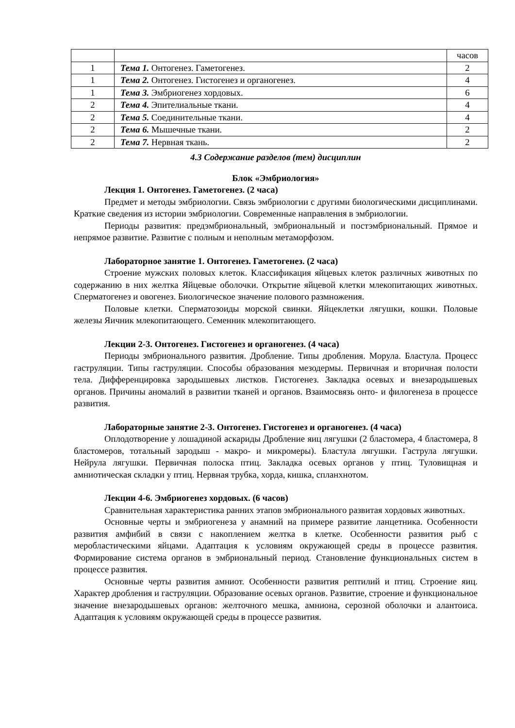| | | часов |
| 1 | Тема 1. Онтогенез. Гаметогенез. | 2 |
| 1 | Тема 2. Онтогенез. Гистогенез и органогенез. | 4 |
| 1 | Тема 3. Эмбриогенез хордовых. | 6 |
| 2 | Тема 4. Эпителиальные ткани. | 4 |
| 2 | Тема 5. Соединительные ткани. | 4 |
| 2 | Тема 6. Мышечные ткани. | 2 |
| 2 | Тема 7. Нервная ткань. | 2 |
4.3 Содержание разделов (тем) дисциплин
Блок «Эмбриология»
Лекция 1. Онтогенез. Гаметогенез. (2 часа)
Предмет и методы эмбриологии. Связь эмбриологии с другими биологическими дисциплинами. Краткие сведения из истории эмбриологии. Современные направления в эмбриологии.
Периоды развития: предэмбриональный, эмбриональный и постэмбриональный. Прямое и непрямое развитие. Развитие с полным и неполным метаморфозом.
Лабораторное занятие 1. Онтогенез. Гаметогенез. (2 часа)
Строение мужских половых клеток. Классификация яйцевых клеток различных животных по содержанию в них желтка Яйцевые оболочки. Открытие яйцевой клетки млекопитающих животных. Сперматогенез и овогенез. Биологическое значение полового размножения.
Половые клетки. Сперматозоиды морской свинки. Яйцеклетки лягушки, кошки. Половые железы Яичник млекопитающего. Семенник млекопитающего.
Лекции 2-3. Онтогенез. Гистогенез и органогенез. (4 часа)
Периоды эмбрионального развития. Дробление. Типы дробления. Морула. Бластула. Процесс гаструляции. Типы гаструляции. Способы образования мезодермы. Первичная и вторичная полости тела. Дифференцировка зародышевых листков. Гистогенез. Закладка осевых и внезародышевых органов. Причины аномалий в развитии тканей и органов. Взаимосвязь онто- и филогенеза в процессе развития.
Лабораторные занятие 2-3. Онтогенез. Гистогенез и органогенез. (4 часа)
Оплодотворение у лошадиной аскариды Дробление яиц лягушки (2 бластомера, 4 бластомера, 8 бластомеров, тотальный зародыш - макро- и микромеры). Бластула лягушки. Гаструла лягушки. Нейрула лягушки. Первичная полоска птиц. Закладка осевых органов у птиц. Туловищная и амниотическая складки у птиц. Нервная трубка, хорда, кишка, спланхнотом.
Лекции 4-6. Эмбриогенез хордовых. (6 часов)
Сравнительная характеристика ранних этапов эмбрионального развитая хордовых животных.
Основные черты и эмбриогенеза у анамний на примере развитие ланцетника. Особенности развития амфибий в связи с накоплением желтка в клетке. Особенности развития рыб с меробластическими яйцами. Адаптация к условиям окружающей среды в процессе развития. Формирование система органов в эмбриональный период. Становление функциональных систем в процессе развития.
Основные черты развития амниот. Особенности развития рептилий и птиц. Строение яиц. Характер дробления и гаструляции. Образование осевых органов. Развитие, строение и функциональное значение внезародышевых органов: желточного мешка, амниона, серозной оболочки и алантоиса. Адаптация к условиям окружающей среды в процессе развития.